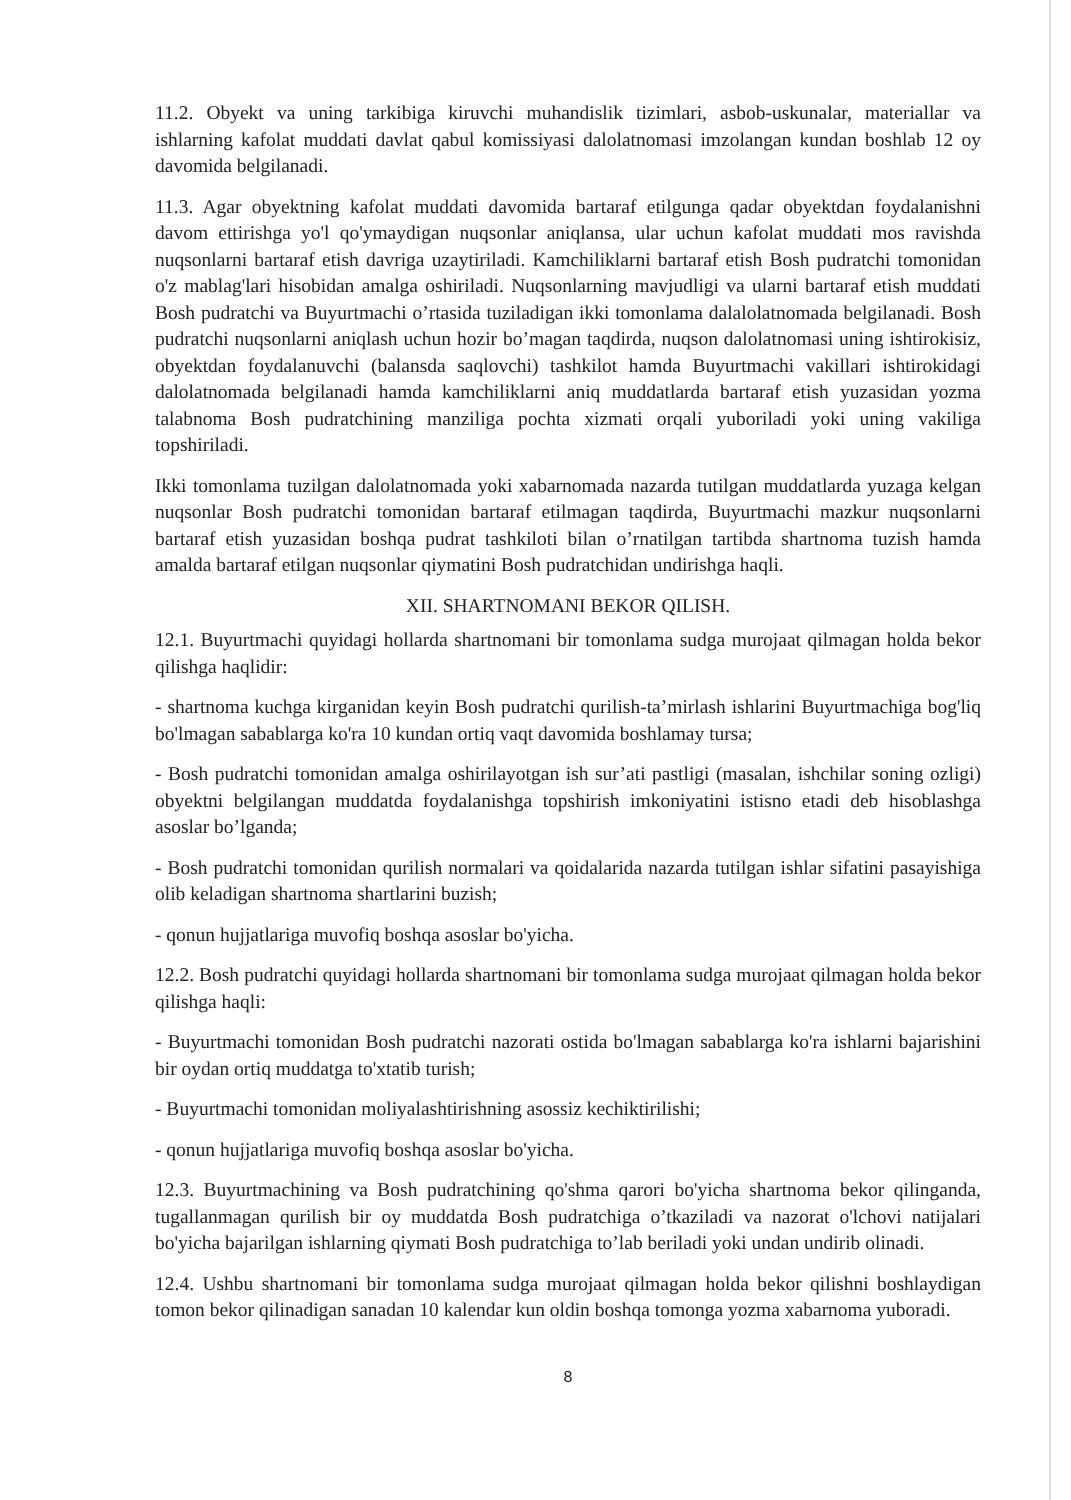11.2. Obyekt va uning tarkibiga kiruvchi muhandislik tizimlari, asbob-uskunalar, materiallar va ishlarning kafolat muddati davlat qabul komissiyasi dalolatnomasi imzolangan kundan boshlab 12 oy davomida belgilanadi.
11.3. Agar obyektning kafolat muddati davomida bartaraf etilgunga qadar obyektdan foydalanishni davom ettirishga yo'l qo'ymaydigan nuqsonlar aniqlansa, ular uchun kafolat muddati mos ravishda nuqsonlarni bartaraf etish davriga uzaytiriladi. Kamchiliklarni bartaraf etish Bosh pudratchi tomonidan o'z mablag'lari hisobidan amalga oshiriladi. Nuqsonlarning mavjudligi va ularni bartaraf etish muddati Bosh pudratchi va Buyurtmachi o’rtasida tuziladigan ikki tomonlama dalalolatnomada belgilanadi. Bosh pudratchi nuqsonlarni aniqlash uchun hozir bo’magan taqdirda, nuqson dalolatnomasi uning ishtirokisiz, obyektdan foydalanuvchi (balansda saqlovchi) tashkilot hamda Buyurtmachi vakillari ishtirokidagi dalolatnomada belgilanadi hamda kamchiliklarni aniq muddatlarda bartaraf etish yuzasidan yozma talabnoma Bosh pudratchining manziliga pochta xizmati orqali yuboriladi yoki uning vakiliga topshiriladi.
Ikki tomonlama tuzilgan dalolatnomada yoki xabarnomada nazarda tutilgan muddatlarda yuzaga kelgan nuqsonlar Bosh pudratchi tomonidan bartaraf etilmagan taqdirda, Buyurtmachi mazkur nuqsonlarni bartaraf etish yuzasidan boshqa pudrat tashkiloti bilan o’rnatilgan tartibda shartnoma tuzish hamda amalda bartaraf etilgan nuqsonlar qiymatini Bosh pudratchidan undirishga haqli.
XII. SHARTNOMANI BEKOR QILISH.
12.1. Buyurtmachi quyidagi hollarda shartnomani bir tomonlama sudga murojaat qilmagan holda bekor qilishga haqlidir:
- shartnoma kuchga kirganidan keyin Bosh pudratchi qurilish-ta’mirlash ishlarini Buyurtmachiga bog'liq bo'lmagan sabablarga ko'ra 10 kundan ortiq vaqt davomida boshlamay tursa;
- Bosh pudratchi tomonidan amalga oshirilayotgan ish sur’ati pastligi (masalan, ishchilar soning ozligi) obyektni belgilangan muddatda foydalanishga topshirish imkoniyatini istisno etadi deb hisoblashga asoslar bo’lganda;
- Bosh pudratchi tomonidan qurilish normalari va qoidalarida nazarda tutilgan ishlar sifatini pasayishiga olib keladigan shartnoma shartlarini buzish;
- qonun hujjatlariga muvofiq boshqa asoslar bo'yicha.
12.2. Bosh pudratchi quyidagi hollarda shartnomani bir tomonlama sudga murojaat qilmagan holda bekor qilishga haqli:
- Buyurtmachi tomonidan Bosh pudratchi nazorati ostida bo'lmagan sabablarga ko'ra ishlarni bajarishini bir oydan ortiq muddatga to'xtatib turish;
- Buyurtmachi tomonidan moliyalashtirishning asossiz kechiktirilishi;
- qonun hujjatlariga muvofiq boshqa asoslar bo'yicha.
12.3. Buyurtmachining va Bosh pudratchining qo'shma qarori bo'yicha shartnoma bekor qilinganda, tugallanmagan qurilish bir oy muddatda Bosh pudratchiga o’tkaziladi va nazorat o'lchovi natijalari bo'yicha bajarilgan ishlarning qiymati Bosh pudratchiga to’lab beriladi yoki undan undirib olinadi.
12.4. Ushbu shartnomani bir tomonlama sudga murojaat qilmagan holda bekor qilishni boshlaydigan tomon bekor qilinadigan sanadan 10 kalendar kun oldin boshqa tomonga yozma xabarnoma yuboradi.
8